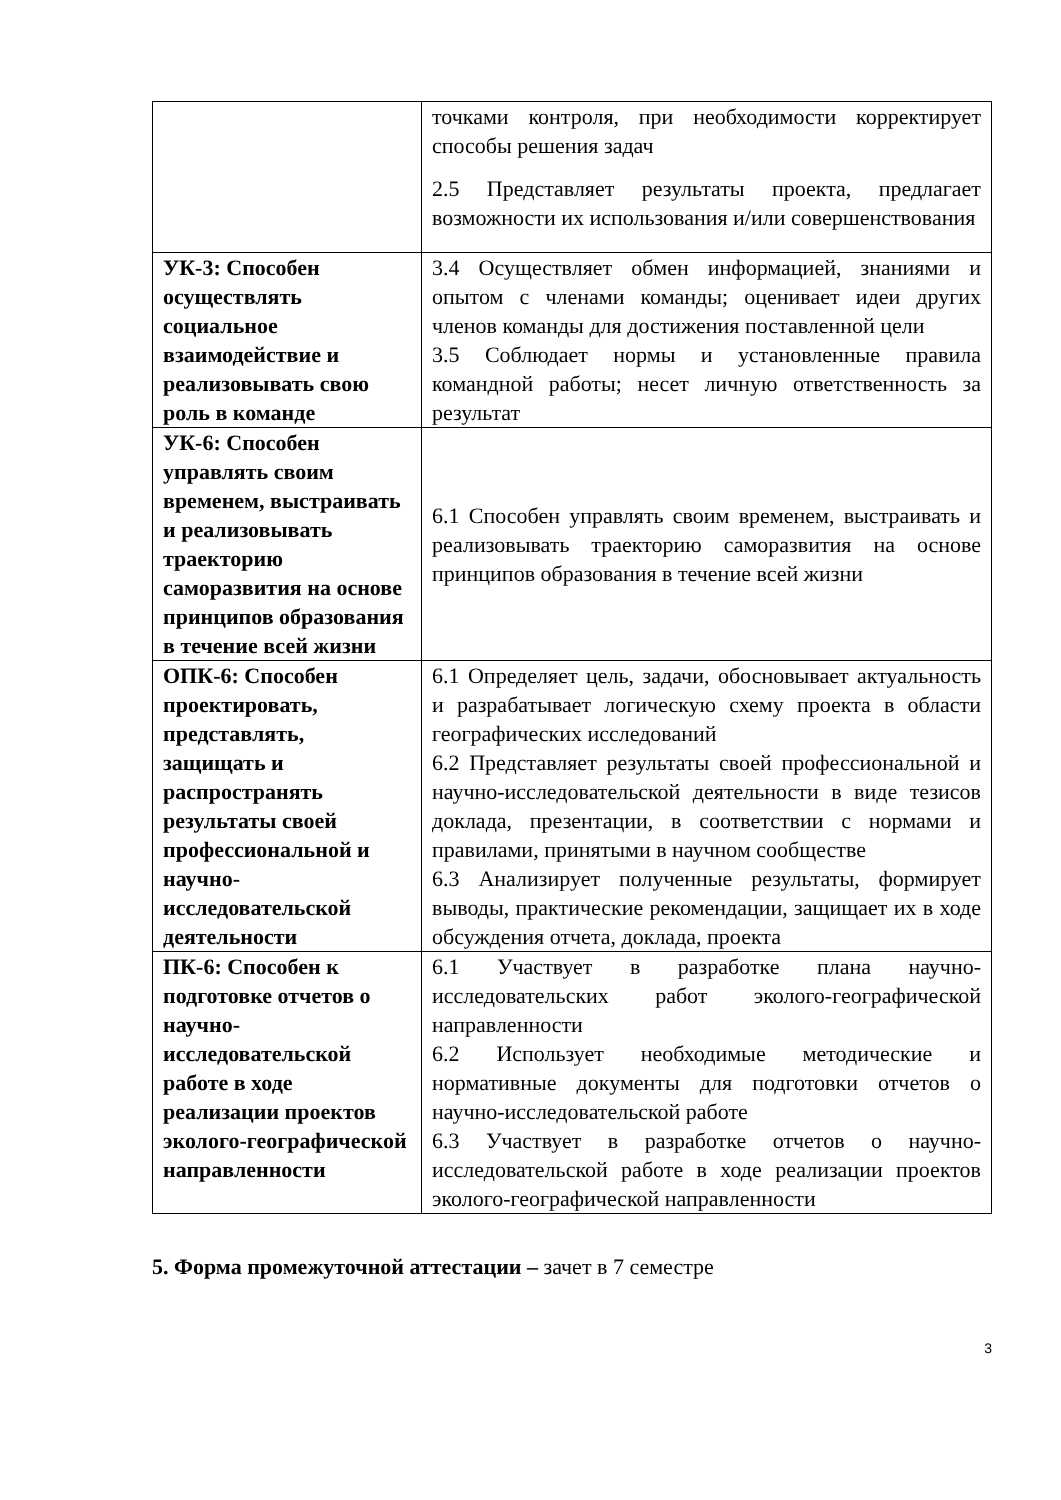| | точками контроля, при необходимости корректирует способы решения задач 2.5 Представляет результаты проекта, предлагает возможности их использования и/или совершенствования |
| УК-3: Способен осуществлять социальное взаимодействие и реализовывать свою роль в команде | 3.4 Осуществляет обмен информацией, знаниями и опытом с членами команды; оценивает идеи других членов команды для достижения поставленной цели 3.5 Соблюдает нормы и установленные правила командной работы; несет личную ответственность за результат |
| УК-6: Способен управлять своим временем, выстраивать и реализовывать траекторию саморазвития на основе принципов образования в течение всей жизни | 6.1 Способен управлять своим временем, выстраивать и реализовывать траекторию саморазвития на основе принципов образования в течение всей жизни |
| ОПК-6: Способен проектировать, представлять, защищать и распространять результаты своей профессиональной и научно-исследовательской деятельности | 6.1 Определяет цель, задачи, обосновывает актуальность и разрабатывает логическую схему проекта в области географических исследований 6.2 Представляет результаты своей профессиональной и научно-исследовательской деятельности в виде тезисов доклада, презентации, в соответствии с нормами и правилами, принятыми в научном сообществе 6.3 Анализирует полученные результаты, формирует выводы, практические рекомендации, защищает их в ходе обсуждения отчета, доклада, проекта |
| ПК-6: Способен к подготовке отчетов о научно-исследовательской работе в ходе реализации проектов эколого-географической направленности | 6.1 Участвует в разработке плана научно-исследовательских работ эколого-географической направленности 6.2 Использует необходимые методические и нормативные документы для подготовки отчетов о научно-исследовательской работе 6.3 Участвует в разработке отчетов о научно-исследовательской работе в ходе реализации проектов эколого-географической направленности |
5. Форма промежуточной аттестации – зачет в 7 семестре
3